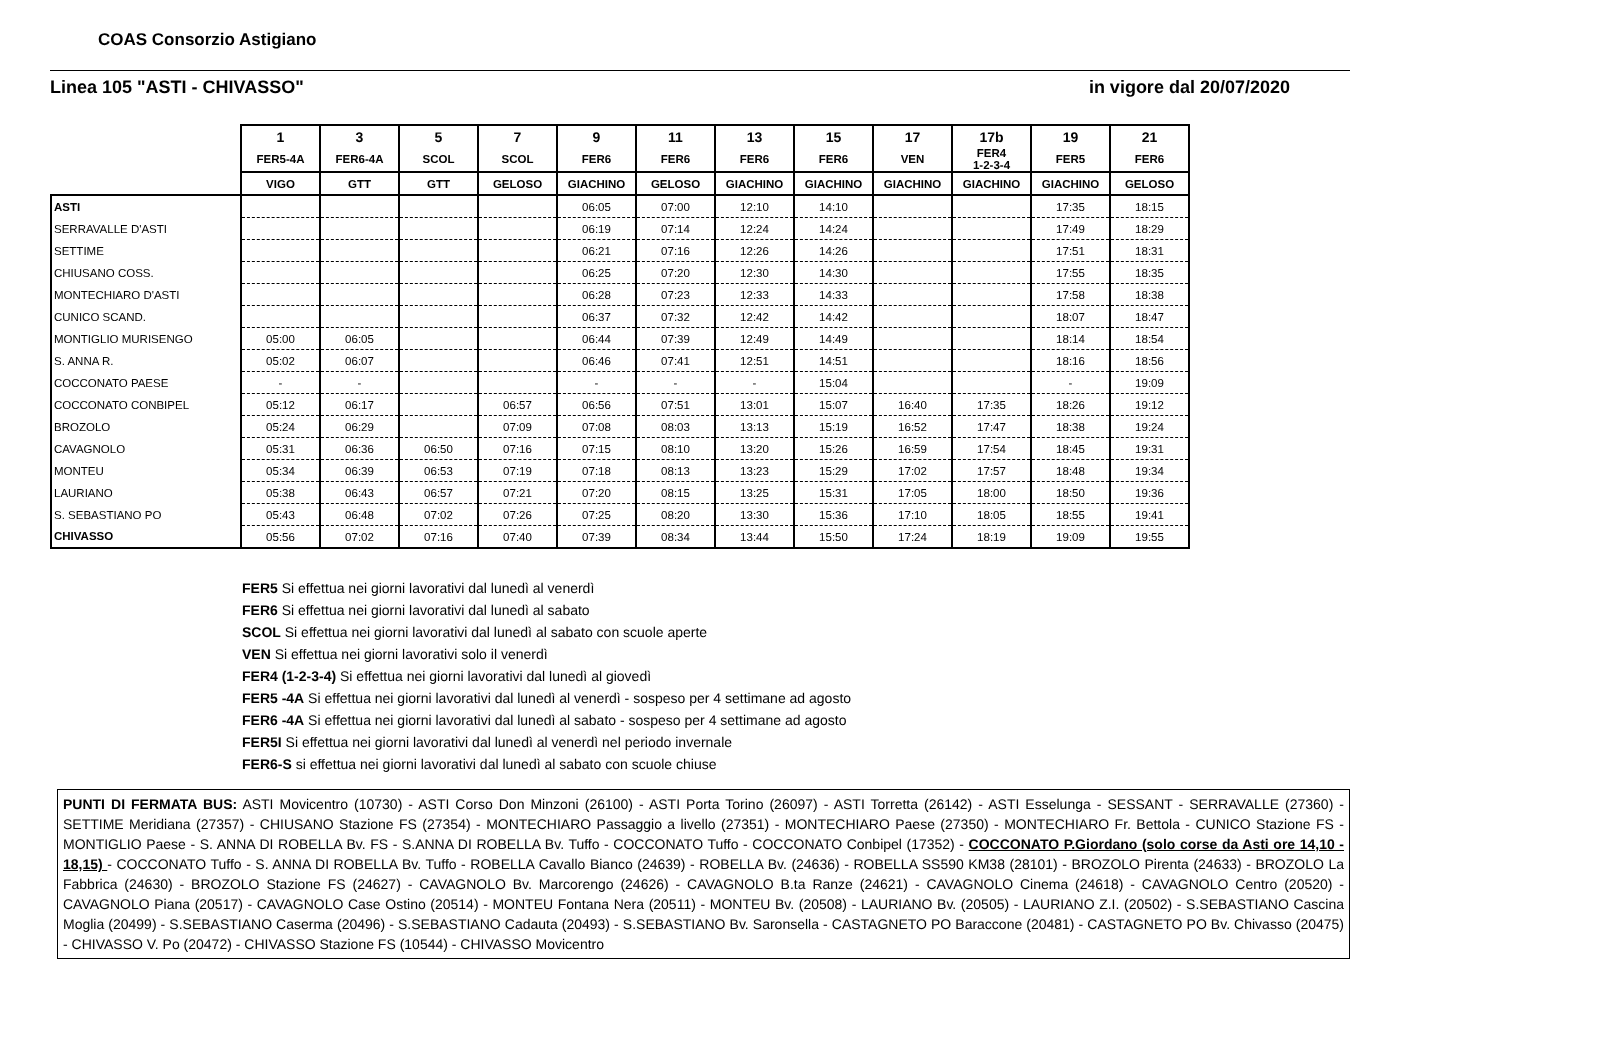COAS Consorzio Astigiano
Linea 105 "ASTI - CHIVASSO" in vigore dal 20/07/2020
| | 1 | 3 | 5 | 7 | 9 | 11 | 13 | 15 | 17 | 17b | 19 | 21 |
| --- | --- | --- | --- | --- | --- | --- | --- | --- | --- | --- | --- | --- |
| | FER5-4A | FER6-4A | SCOL | SCOL | FER6 | FER6 | FER6 | FER6 | VEN | FER4 1-2-3-4 | FER5 | FER6 |
| | VIGO | GTT | GTT | GELOSO | GIACHINO | GELOSO | GIACHINO | GIACHINO | GIACHINO | GIACHINO | GIACHINO | GELOSO |
| ASTI | | | | | 06:05 | 07:00 | 12:10 | 14:10 | | | 17:35 | 18:15 |
| SERRAVALLE D'ASTI | | | | | 06:19 | 07:14 | 12:24 | 14:24 | | | 17:49 | 18:29 |
| SETTIME | | | | | 06:21 | 07:16 | 12:26 | 14:26 | | | 17:51 | 18:31 |
| CHIUSANO COSS. | | | | | 06:25 | 07:20 | 12:30 | 14:30 | | | 17:55 | 18:35 |
| MONTECHIARO D'ASTI | | | | | 06:28 | 07:23 | 12:33 | 14:33 | | | 17:58 | 18:38 |
| CUNICO SCAND. | | | | | 06:37 | 07:32 | 12:42 | 14:42 | | | 18:07 | 18:47 |
| MONTIGLIO MURISENGO | 05:00 | 06:05 | | | 06:44 | 07:39 | 12:49 | 14:49 | | | 18:14 | 18:54 |
| S. ANNA R. | 05:02 | 06:07 | | | 06:46 | 07:41 | 12:51 | 14:51 | | | 18:16 | 18:56 |
| COCCONATO PAESE | - | - | | | - | - | - | 15:04 | | | - | 19:09 |
| COCCONATO CONBIPEL | 05:12 | 06:17 | | 06:57 | 06:56 | 07:51 | 13:01 | 15:07 | 16:40 | 17:35 | 18:26 | 19:12 |
| BROZOLO | 05:24 | 06:29 | | 07:09 | 07:08 | 08:03 | 13:13 | 15:19 | 16:52 | 17:47 | 18:38 | 19:24 |
| CAVAGNOLO | 05:31 | 06:36 | 06:50 | 07:16 | 07:15 | 08:10 | 13:20 | 15:26 | 16:59 | 17:54 | 18:45 | 19:31 |
| MONTEU | 05:34 | 06:39 | 06:53 | 07:19 | 07:18 | 08:13 | 13:23 | 15:29 | 17:02 | 17:57 | 18:48 | 19:34 |
| LAURIANO | 05:38 | 06:43 | 06:57 | 07:21 | 07:20 | 08:15 | 13:25 | 15:31 | 17:05 | 18:00 | 18:50 | 19:36 |
| S. SEBASTIANO PO | 05:43 | 06:48 | 07:02 | 07:26 | 07:25 | 08:20 | 13:30 | 15:36 | 17:10 | 18:05 | 18:55 | 19:41 |
| CHIVASSO | 05:56 | 07:02 | 07:16 | 07:40 | 07:39 | 08:34 | 13:44 | 15:50 | 17:24 | 18:19 | 19:09 | 19:55 |
FER5 Si effettua nei giorni lavorativi dal lunedì al venerdì
FER6 Si effettua nei giorni lavorativi dal lunedì al sabato
SCOL Si effettua nei giorni lavorativi dal lunedì al sabato con scuole aperte
VEN Si effettua nei giorni lavorativi solo il venerdì
FER4 (1-2-3-4) Si effettua nei giorni lavorativi dal lunedì al giovedì
FER5 -4A Si effettua nei giorni lavorativi dal lunedì al venerdì - sospeso per 4 settimane ad agosto
FER6 -4A Si effettua nei giorni lavorativi dal lunedì al sabato - sospeso per 4 settimane ad agosto
FER5I Si effettua nei giorni lavorativi dal lunedì al venerdì nel periodo invernale
FER6-S si effettua nei giorni lavorativi dal lunedì al sabato con scuole chiuse
PUNTI DI FERMATA BUS: ASTI Movicentro (10730) - ASTI Corso Don Minzoni (26100) - ASTI Porta Torino (26097) - ASTI Torretta (26142) - ASTI Esselunga - SESSANT - SERRAVALLE (27360) - SETTIME Meridiana (27357) - CHIUSANO Stazione FS (27354) - MONTECHIARO Passaggio a livello (27351) - MONTECHIARO Paese (27350) - MONTECHIARO Fr. Bettola - CUNICO Stazione FS - MONTIGLIO Paese - S. ANNA DI ROBELLA Bv. FS - S.ANNA DI ROBELLA Bv. Tuffo - COCCONATO Tuffo - COCCONATO Conbipel (17352) - COCCONATO P.Giordano (solo corse da Asti ore 14,10 - 18,15) - COCCONATO Tuffo - S. ANNA DI ROBELLA Bv. Tuffo - ROBELLA Cavallo Bianco (24639) - ROBELLA Bv. (24636) - ROBELLA SS590 KM38 (28101) - BROZOLO Pirenta (24633) - BROZOLO La Fabbrica (24630) - BROZOLO Stazione FS (24627) - CAVAGNOLO Bv. Marcorengo (24626) - CAVAGNOLO B.ta Ranze (24621) - CAVAGNOLO Cinema (24618) - CAVAGNOLO Centro (20520) - CAVAGNOLO Piana (20517) - CAVAGNOLO Case Ostino (20514) - MONTEU Fontana Nera (20511) - MONTEU Bv. (20508) - LAURIANO Bv. (20505) - LAURIANO Z.I. (20502) - S.SEBASTIANO Cascina Moglia (20499) - S.SEBASTIANO Caserma (20496) - S.SEBASTIANO Cadauta (20493) - S.SEBASTIANO Bv. Saronsella - CASTAGNETO PO Baraccone (20481) - CASTAGNETO PO Bv. Chivasso (20475) - CHIVASSO V. Po (20472) - CHIVASSO Stazione FS (10544) - CHIVASSO Movicentro